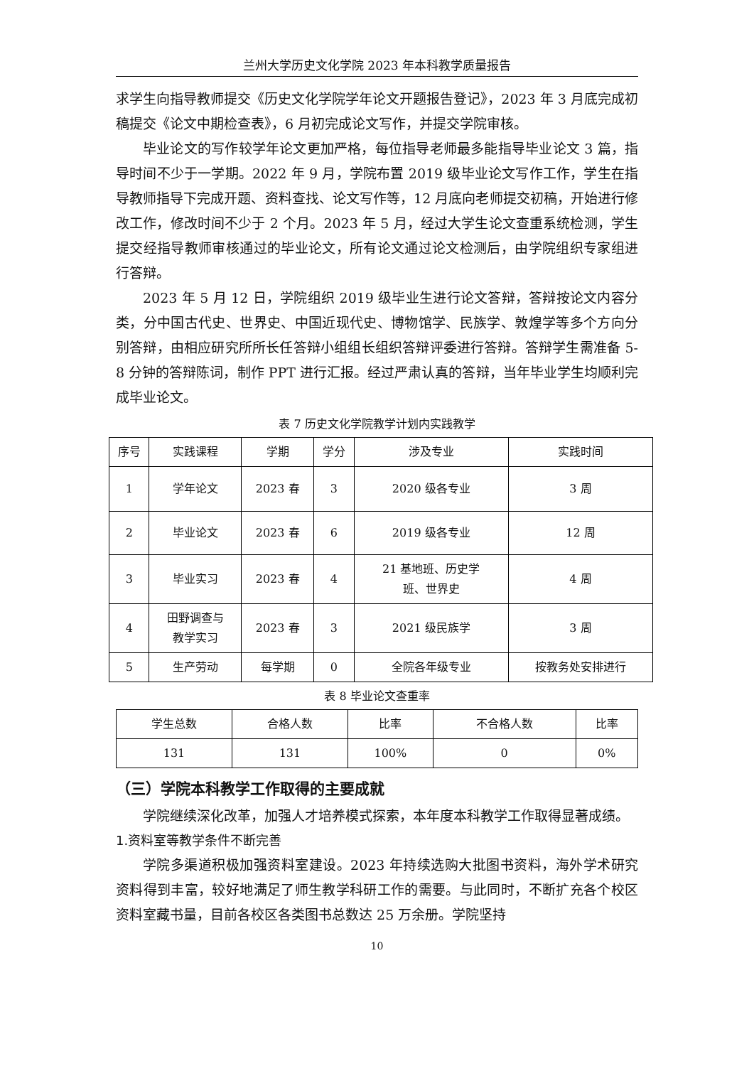兰州大学历史文化学院 2023 年本科教学质量报告
求学生向指导教师提交《历史文化学院学年论文开题报告登记》，2023 年 3 月底完成初稿提交《论文中期检查表》，6 月初完成论文写作，并提交学院审核。
毕业论文的写作较学年论文更加严格，每位指导老师最多能指导毕业论文 3 篇，指导时间不少于一学期。2022 年 9 月，学院布置 2019 级毕业论文写作工作，学生在指导教师指导下完成开题、资料查找、论文写作等，12 月底向老师提交初稿，开始进行修改工作，修改时间不少于 2 个月。2023 年 5 月，经过大学生论文查重系统检测，学生提交经指导教师审核通过的毕业论文，所有论文通过论文检测后，由学院组织专家组进行答辩。
2023 年 5 月 12 日，学院组织 2019 级毕业生进行论文答辩，答辩按论文内容分类，分中国古代史、世界史、中国近现代史、博物馆学、民族学、敦煌学等多个方向分别答辩，由相应研究所所长任答辩小组组长组织答辩评委进行答辩。答辩学生需准备 5-8 分钟的答辩陈词，制作 PPT 进行汇报。经过严肃认真的答辩，当年毕业学生均顺利完成毕业论文。
表 7 历史文化学院教学计划内实践教学
| 序号 | 实践课程 | 学期 | 学分 | 涉及专业 | 实践时间 |
| --- | --- | --- | --- | --- | --- |
| 1 | 学年论文 | 2023 春 | 3 | 2020 级各专业 | 3 周 |
| 2 | 毕业论文 | 2023 春 | 6 | 2019 级各专业 | 12 周 |
| 3 | 毕业实习 | 2023 春 | 4 | 21 基地班、历史学 班、世界史 | 4 周 |
| 4 | 田野调查与 教学实习 | 2023 春 | 3 | 2021 级民族学 | 3 周 |
| 5 | 生产劳动 | 每学期 | 0 | 全院各年级专业 | 按教务处安排进行 |
表 8 毕业论文查重率
| 学生总数 | 合格人数 | 比率 | 不合格人数 | 比率 |
| --- | --- | --- | --- | --- |
| 131 | 131 | 100% | 0 | 0% |
（三）学院本科教学工作取得的主要成就
学院继续深化改革，加强人才培养模式探索，本年度本科教学工作取得显著成绩。
1.资料室等教学条件不断完善
学院多渠道积极加强资料室建设。2023 年持续选购大批图书资料，海外学术研究资料得到丰富，较好地满足了师生教学科研工作的需要。与此同时，不断扩充各个校区资料室藏书量，目前各校区各类图书总数达 25 万余册。学院坚持
10